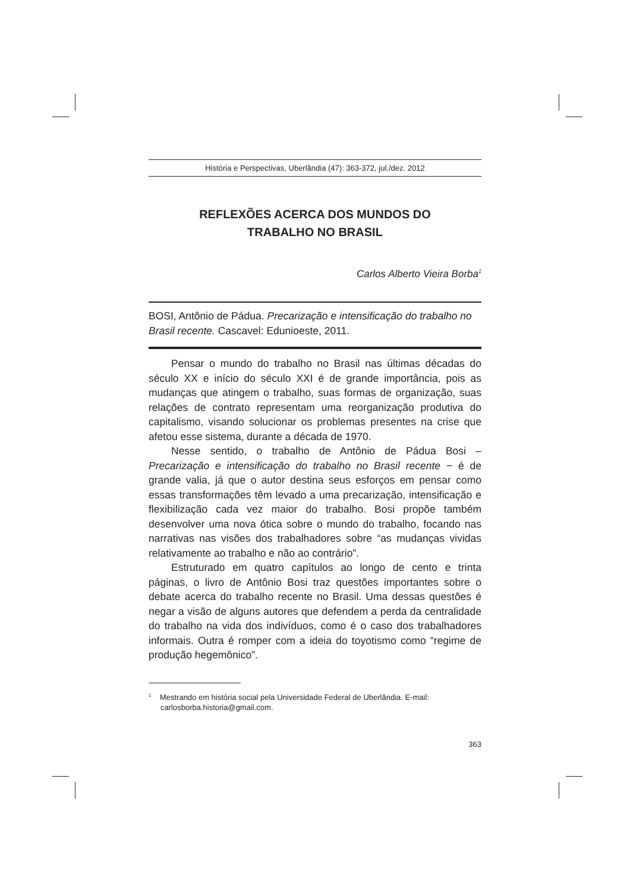História e Perspectivas, Uberlândia (47): 363-372, jul./dez. 2012
REFLEXÕES ACERCA DOS MUNDOS DO
TRABALHO NO BRASIL
Carlos Alberto Vieira Borba<sup>1</sup>
BOSI, Antônio de Pádua. Precarização e intensificação do trabalho no Brasil recente. Cascavel: Edunioeste, 2011.
Pensar o mundo do trabalho no Brasil nas últimas décadas do século XX e início do século XXI é de grande importância, pois as mudanças que atingem o trabalho, suas formas de organização, suas relações de contrato representam uma reorganização produtiva do capitalismo, visando solucionar os problemas presentes na crise que afetou esse sistema, durante a década de 1970.
Nesse sentido, o trabalho de Antônio de Pádua Bosi – Precarização e intensificação do trabalho no Brasil recente − é de grande valia, já que o autor destina seus esforços em pensar como essas transformações têm levado a uma precarização, intensificação e flexibilização cada vez maior do trabalho. Bosi propõe também desenvolver uma nova ótica sobre o mundo do trabalho, focando nas narrativas nas visões dos trabalhadores sobre “as mudanças vividas relativamente ao trabalho e não ao contrário”.
Estruturado em quatro capítulos ao longo de cento e trinta páginas, o livro de Antônio Bosi traz questões importantes sobre o debate acerca do trabalho recente no Brasil. Uma dessas questões é negar a visão de alguns autores que defendem a perda da centralidade do trabalho na vida dos indivíduos, como é o caso dos trabalhadores informais. Outra é romper com a ideia do toyotismo como “regime de produção hegemônico”.
<sup>1</sup> Mestrando em história social pela Universidade Federal de Uberlândia. E-mail: carlosborba.historia@gmail.com.
363